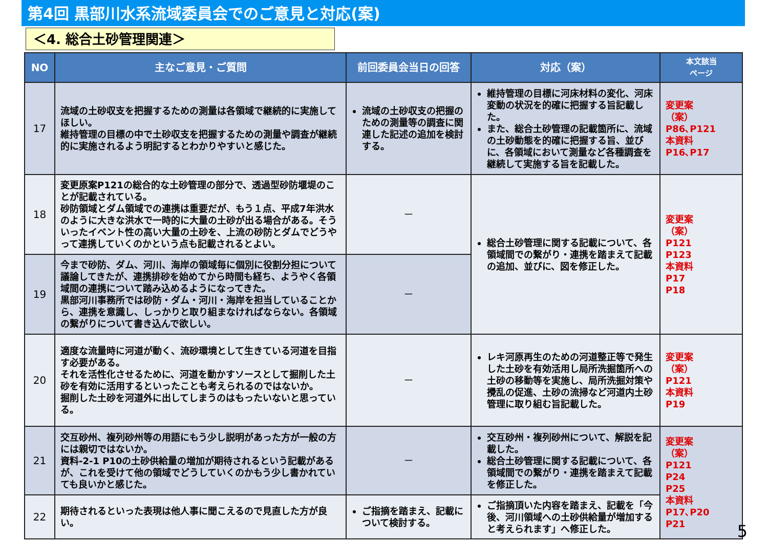第4回 黒部川水系流域委員会でのご意見と対応(案)
＜4. 総合土砂管理関連＞
| NO | 主なご意見・ご質問 | 前回委員会当日の回答 | 対応（案） | 本文該当 ページ |
| --- | --- | --- | --- | --- |
| 17 | 流域の土砂収支を把握するための測量は各領域で継続的に実施してほしい。 維持管理の目標の中で土砂収支を把握するための測量や調査が継続的に実施されるよう明記するとわかりやすいと感じた。 | 流域の土砂収支の把握のための測量等の調査に関連した記述の追加を検討する。 | 維持管理の目標に河床材料の変化、河床変動の状況を的確に把握する旨記載した。 また、総合土砂管理の記載箇所に、流域の土砂動態を的確に把握する旨、並びに、各領域において測量など各種調査を継続して実施する旨を記載した。 | 変更案 （案） P86､P121 本資料 P16､P17 |
| 18 | 変更原案P121の総合的な土砂管理の部分で、透過型砂防堰堤のことが記載されている。 砂防領域とダム領域での連携は重要だが、もう１点、平成7年洪水のように大きな洪水で一時的に大量の土砂が出る場合がある。そういったイベント性の高い大量の土砂を、上流の砂防とダムでどうやって連携していくのかという点も記載されるとよい。 | － | 総合土砂管理に関する記載について、各領域間での繋がり・連携を踏まえて記載の追加、並びに、図を修正した。 | 変更案 （案） P121 P123 本資料 P17 P18 |
| 19 | 今まで砂防、ダム、河川、海岸の領域毎に個別に役割分担について議論してきたが、連携排砂を始めてから時間も経ち、ようやく各領域間の連携について踏み込めるようになってきた。 黒部河川事務所では砂防・ダム・河川・海岸を担当していることから、連携を意識し、しっかりと取り組まなければならない。各領域の繋がりについて書き込んで欲しい。 | － | | |
| 20 | 適度な流量時に河道が動く、流砂環境として生きている河道を目指す必要がある。 それを活性化させるために、河道を動かすソースとして掘削した土砂を有効に活用するといったことも考えられるのではないか。 掘削した土砂を河道外に出してしまうのはもったいないと思っている。 | － | レキ河原再生のための河道整正等で発生した土砂を有効活用し局所洗掘箇所への土砂の移動等を実施し、局所洗掘対策や攪乱の促進、土砂の流掃など河道内土砂管理に取り組む旨記載した。 | 変更案 （案） P121 本資料 P19 |
| 21 | 交互砂州、複列砂州等の用語にもう少し説明があった方が一般の方には親切ではないか。 資料-2-1 P10の土砂供給量の増加が期待されるという記載があるが、これを受けて他の領域でどうしていくのかもう少し書かれていても良いかと感じた。 | － | 交互砂州・複列砂州について、解説を記載した。 総合土砂管理に関する記載について、各領域間での繋がり・連携を踏まえて記載を修正した。 | 変更案 （案） P121 P24 P25 本資料 P17､P20 P21 |
| 22 | 期待されるといった表現は他人事に聞こえるので見直した方が良い。 | ご指摘を踏まえ、記載について検討する。 | ご指摘頂いた内容を踏まえ、記載を「今後、河川領域への土砂供給量が増加すると考えられます」へ修正した。 | |
5